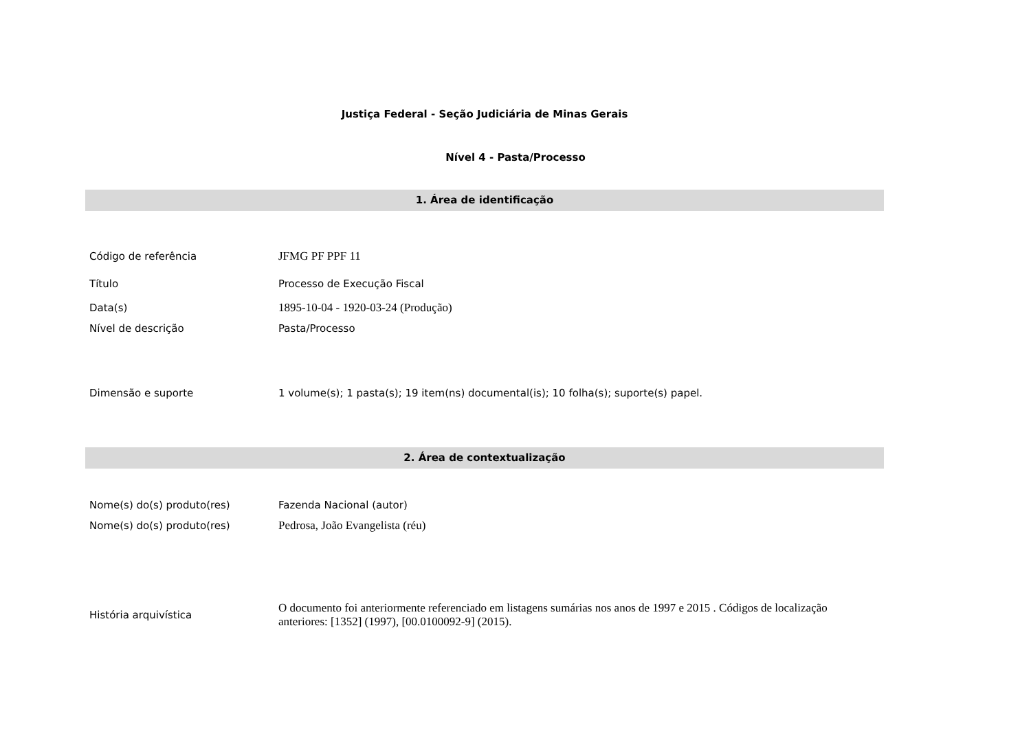Justiça Federal - Seção Judiciária de Minas Gerais
Nível 4 - Pasta/Processo
1. Área de identificação
| Código de referência | JFMG PF PPF 11 |
| Título | Processo de Execução Fiscal |
| Data(s) | 1895-10-04 - 1920-03-24 (Produção) |
| Nível de descrição | Pasta/Processo |
| Dimensão e suporte | 1 volume(s); 1 pasta(s); 19 item(ns) documental(is); 10 folha(s); suporte(s) papel. |
2. Área de contextualização
| Nome(s) do(s) produto(res) | Fazenda Nacional (autor) |
| Nome(s) do(s) produto(res) | Pedrosa, João Evangelista (réu) |
| História arquivística | O documento foi anteriormente referenciado em listagens sumárias nos anos de 1997 e 2015 . Códigos de localização anteriores: [1352] (1997), [00.0100092-9] (2015). |